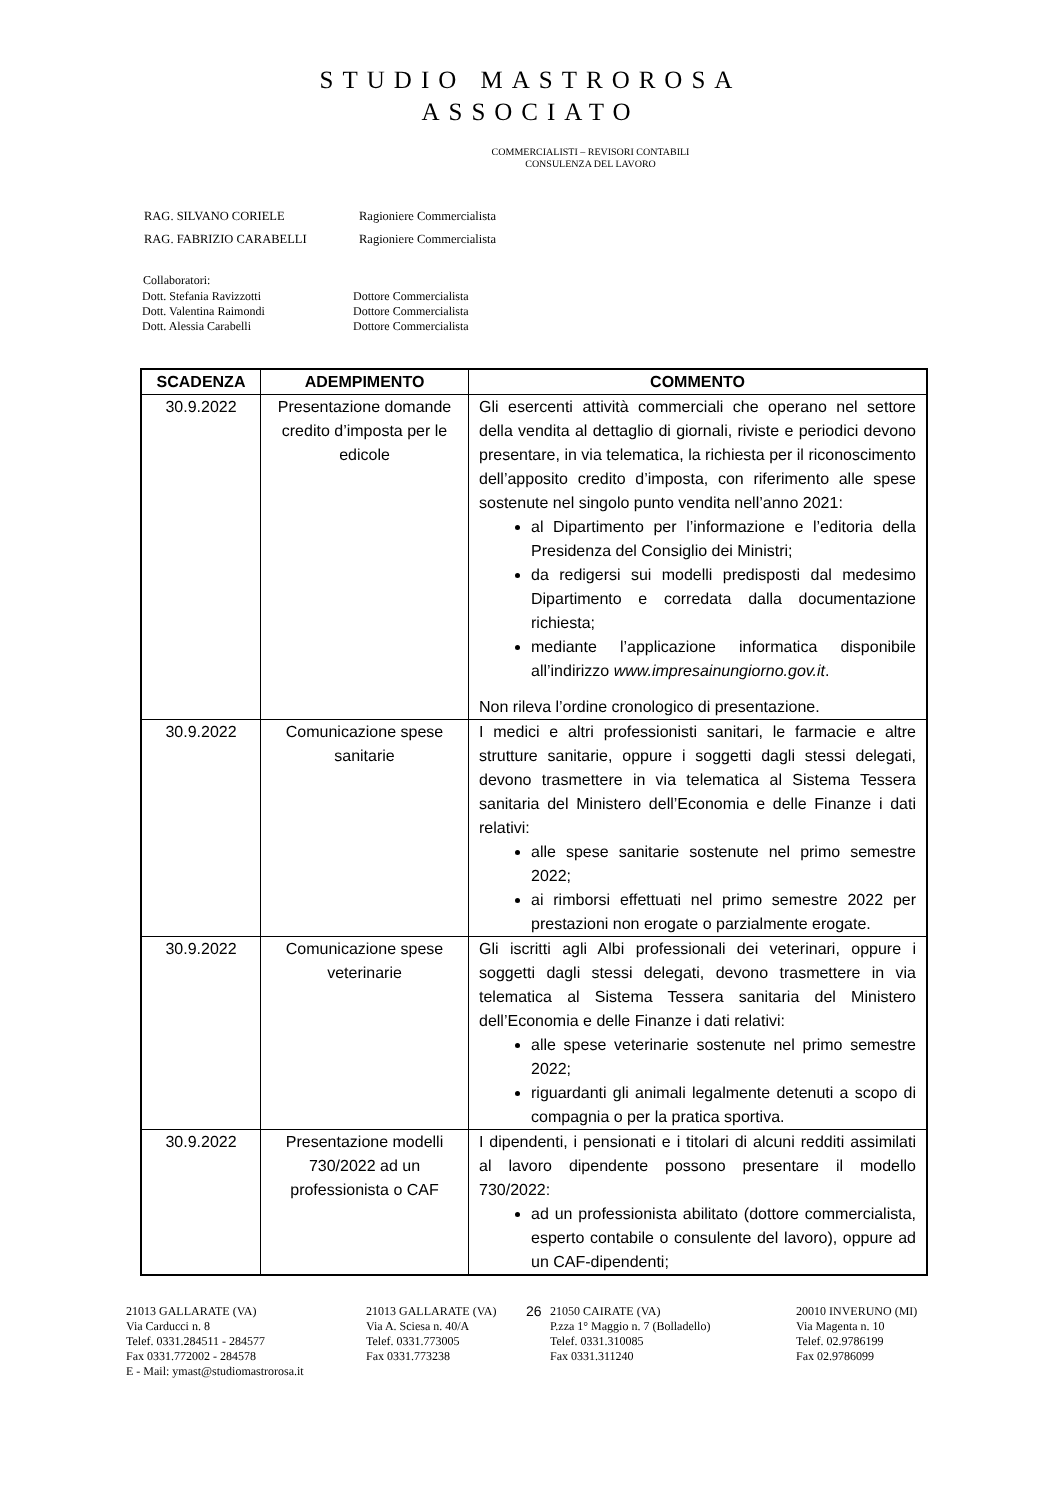STUDIO MASTROROSA
ASSOCIATO
COMMERCIALISTI – REVISORI CONTABILI
CONSULENZA DEL LAVORO
| RAG. SILVANO CORIELE | Ragioniere Commercialista |
| RAG. FABRIZIO CARABELLI | Ragioniere Commercialista |
| Collaboratori: | |
| Dott. Stefania Ravizzotti | Dottore Commercialista |
| Dott. Valentina Raimondi | Dottore Commercialista |
| Dott. Alessia Carabelli | Dottore Commercialista |
| SCADENZA | ADEMPIMENTO | COMMENTO |
| --- | --- | --- |
| 30.9.2022 | Presentazione domande credito d’imposta per le edicole | Gli esercenti attività commerciali che operano nel settore della vendita al dettaglio di giornali, riviste e periodici devono presentare, in via telematica, la richiesta per il riconoscimento dell’apposito credito d’imposta, con riferimento alle spese sostenute nel singolo punto vendita nell’anno 2021: al Dipartimento per l’informazione e l’editoria della Presidenza del Consiglio dei Ministri; da redigersi sui modelli predisposti dal medesimo Dipartimento e corredata dalla documentazione richiesta; mediante l’applicazione informatica disponibile all’indirizzo www.impresainungiorno.gov.it . Non rileva l’ordine cronologico di presentazione. |
| 30.9.2022 | Comunicazione spese sanitarie | I medici e altri professionisti sanitari, le farmacie e altre strutture sanitarie, oppure i soggetti dagli stessi delegati, devono trasmettere in via telematica al Sistema Tessera sanitaria del Ministero dell’Economia e delle Finanze i dati relativi: alle spese sanitarie sostenute nel primo semestre 2022; ai rimborsi effettuati nel primo semestre 2022 per prestazioni non erogate o parzialmente erogate. |
| 30.9.2022 | Comunicazione spese veterinarie | Gli iscritti agli Albi professionali dei veterinari, oppure i soggetti dagli stessi delegati, devono trasmettere in via telematica al Sistema Tessera sanitaria del Ministero dell’Economia e delle Finanze i dati relativi: alle spese veterinarie sostenute nel primo semestre 2022; riguardanti gli animali legalmente detenuti a scopo di compagnia o per la pratica sportiva. |
| 30.9.2022 | Presentazione modelli 730/2022 ad un professionista o CAF | I dipendenti, i pensionati e i titolari di alcuni redditi assimilati al lavoro dipendente possono presentare il modello 730/2022: ad un professionista abilitato (dottore commercialista, esperto contabile o consulente del lavoro), oppure ad un CAF-dipendenti; |
21013 GALLARATE (VA)
Via Carducci n. 8
Telef. 0331.284511 - 284577
Fax 0331.772002 - 284578
E - Mail: ymast@studiomastrorosa.it
21013 GALLARATE (VA)
Via A. Sciesa n. 40/A
Telef. 0331.773005
Fax 0331.773238
26
21050 CAIRATE (VA)
P.zza 1° Maggio n. 7 (Bolladello)
Telef. 0331.310085
Fax 0331.311240
20010 INVERUNO (MI)
Via Magenta n. 10
Telef. 02.9786199
Fax 02.9786099